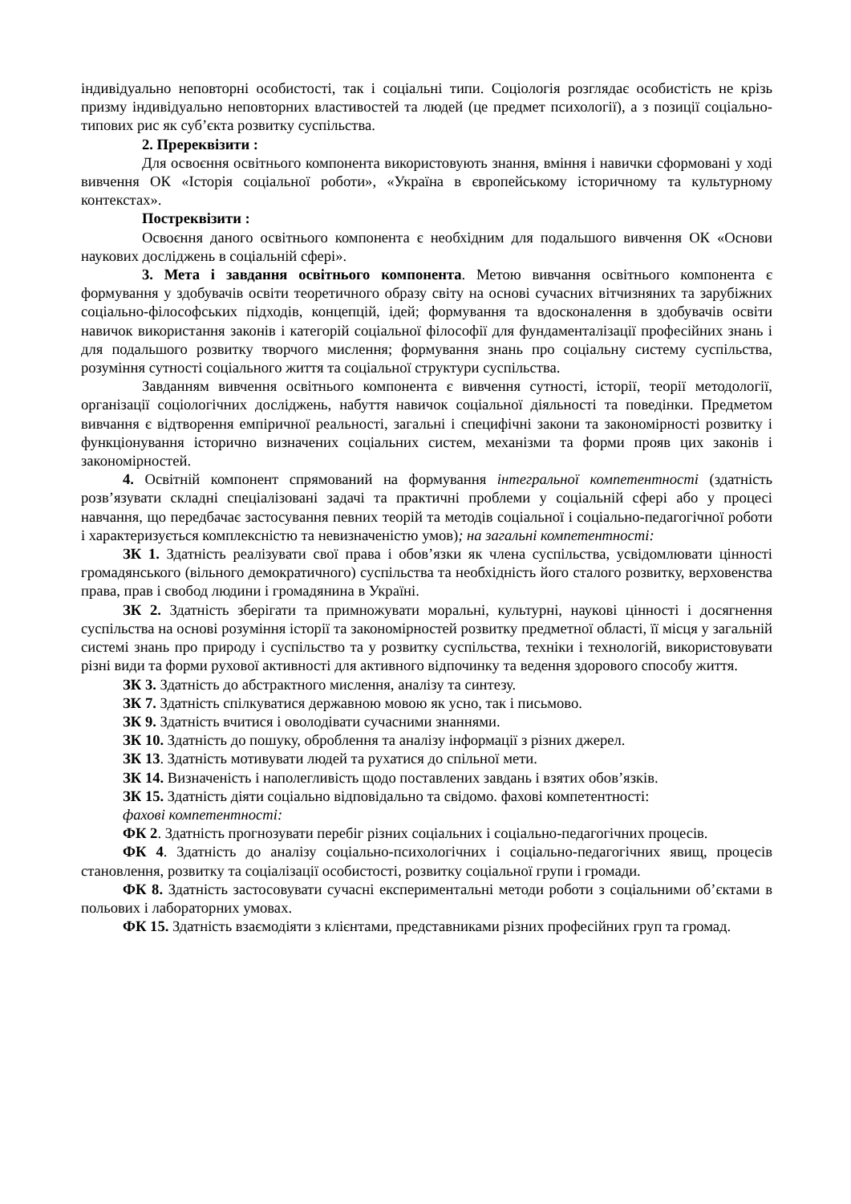індивідуально неповторні особистості, так і соціальні типи. Соціологія розглядає особистість не крізь призму індивідуально неповторних властивостей та людей (це предмет психології), а з позиції соціально-типових рис як суб’єкта розвитку суспільства.
2. Пререквізити :
Для освоєння освітнього компонента використовують знання, вміння і навички сформовані у ході вивчення ОК «Історія соціальної роботи», «Україна в європейському історичному та культурному контекстах».
Постреквізити :
Освоєння даного освітнього компонента є необхідним для подальшого вивчення ОК «Основи наукових досліджень в соціальній сфері».
3. Мета і завдання освітнього компонента. Метою вивчання освітнього компонента є формування у здобувачів освіти теоретичного образу світу на основі сучасних вітчизняних та зарубіжних соціально-філософських підходів, концепцій, ідей; формування та вдосконалення в здобувачів освіти навичок використання законів і категорій соціальної філософії для фундаменталізації професійних знань і для подальшого розвитку творчого мислення; формування знань про соціальну систему суспільства, розуміння сутності соціального життя та соціальної структури суспільства.
Завданням вивчення освітнього компонента є вивчення сутності, історії, теорії методології, організації соціологічних досліджень, набуття навичок соціальної діяльності та поведінки. Предметом вивчання є відтворення емпіричної реальності, загальні і специфічні закони та закономірності розвитку і функціонування історично визначених соціальних систем, механізми та форми прояв цих законів і закономірностей.
4. Освітній компонент спрямований на формування інтегральної компетентності (здатність розв’язувати складні спеціалізовані задачі та практичні проблеми у соціальній сфері або у процесі навчання, що передбачає застосування певних теорій та методів соціальної і соціально-педагогічної роботи і характеризується комплексністю та невизначеністю умов); на загальні компетентності:
ЗК 1. Здатність реалізувати свої права і обов’язки як члена суспільства, усвідомлювати цінності громадянського (вільного демократичного) суспільства та необхідність його сталого розвитку, верховенства права, прав і свобод людини і громадянина в Україні.
ЗК 2. Здатність зберігати та примножувати моральні, культурні, наукові цінності і досягнення суспільства на основі розуміння історії та закономірностей розвитку предметної області, її місця у загальній системі знань про природу і суспільство та у розвитку суспільства, техніки і технологій, використовувати різні види та форми рухової активності для активного відпочинку та ведення здорового способу життя.
ЗК 3. Здатність до абстрактного мислення, аналізу та синтезу.
ЗК 7. Здатність спілкуватися державною мовою як усно, так і письмово.
ЗК 9. Здатність вчитися і оволодівати сучасними знаннями.
ЗК 10. Здатність до пошуку, оброблення та аналізу інформації з різних джерел.
ЗК 13. Здатність мотивувати людей та рухатися до спільної мети.
ЗК 14. Визначеність і наполегливість щодо поставлених завдань і взятих обов’язків.
ЗК 15. Здатність діяти соціально відповідально та свідомо. фахові компетентності:
фахові компетентності:
ФК 2. Здатність прогнозувати перебіг різних соціальних і соціально-педагогічних процесів.
ФК 4. Здатність до аналізу соціально-психологічних і соціально-педагогічних явищ, процесів становлення, розвитку та соціалізації особистості, розвитку соціальної групи і громади.
ФК 8. Здатність застосовувати сучасні експериментальні методи роботи з соціальними об’єктами в польових і лабораторних умовах.
ФК 15. Здатність взаємодіяти з клієнтами, представниками різних професійних груп та громад.